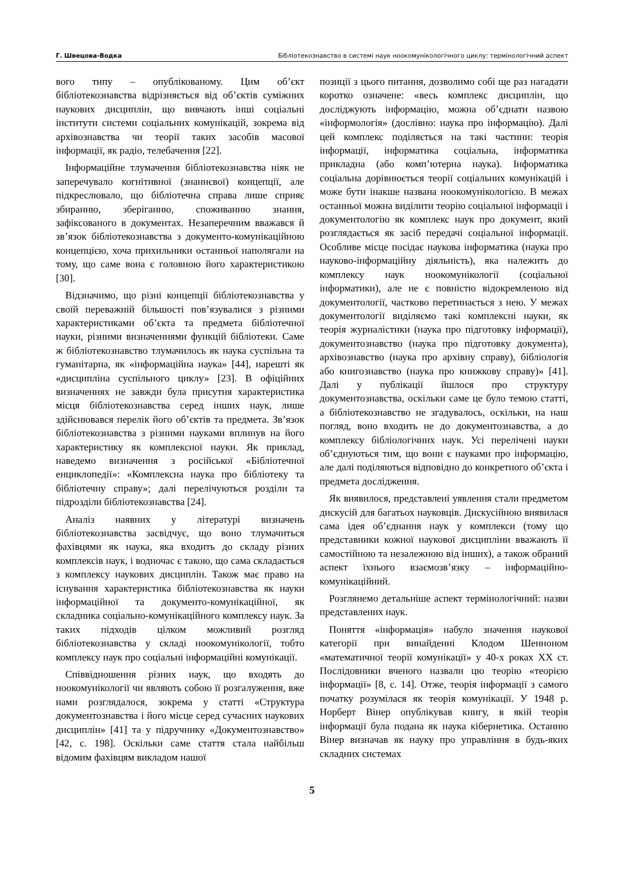Г. Швецова-Водка Бібліотекознавство в системі наук ноокомунікологічного циклу: термінологічний аспект
вого типу – опублікованому. Цим об’єкт бібліотекознавства відрізняється від об’єктів суміжних наукових дисциплін, що вивчають інші соціальні інститути системи соціальних комунікацій, зокрема від архівознавства чи теорії таких засобів масової інформації, як радіо, телебачення [22].
Інформаційне тлумачення бібліотекознавства ніяк не заперечувало когнітивної (знаннєвої) концепції, але підкреслювало, що бібліотечна справа лише сприяє збиранню, зберіганню, споживанню знання, зафіксованого в документах. Незаперечним вважався й зв’язок бібліотекознавства з документо-комунікаційною концепцією, хоча прихильники останньої наполягали на тому, що саме вона є головною його характеристикою [30].
Відзначимо, що різні концепції бібліотекознавства у своїй переважній більшості пов’язувалися з різними характеристиками об’єкта та предмета бібліотечної науки, різними визначеннями функцій бібліотеки. Саме ж бібліотекознавство тлумачилось як наука суспільна та гуманітарна, як «інформаційна наука» [44], нарешті як «дисципліна суспільного циклу» [23]. В офіційних визначеннях не завжди була присутня характеристика місця бібліотекознавства серед інших наук, лише здійснювався перелік його об’єктів та предмета. Зв’язок бібліотекознавства з різними науками вплинув на його характеристику як комплексної науки. Як приклад, наведемо визначення з російської «Бібліотечної енциклопедії»: «Комплексна наука про бібліотеку та бібліотечну справу»; далі перелічуються розділи та підрозділи бібліотекознавства [24].
Аналіз наявних у літературі визначень бібліотекознавства засвідчує, що воно тлумачиться фахівцями як наука, яка входить до складу різних комплексів наук, і водночас є такою, що сама складається з комплексу наукових дисциплін. Також має право на існування характеристика бібліотекознавства як науки інформаційної та документо-комунікаційної, як складника соціально-комунікаційного комплексу наук. За таких підходів цілком можливий розгляд бібліотекознавства у складі ноокомунікології, тобто комплексу наук про соціальні інформаційні комунікації.
Співвідношення різних наук, що входять до ноокомунікології чи являють собою її розгалуження, вже нами розглядалося, зокрема у статті «Структура документознавства і його місце серед сучасних наукових дисциплін» [41] та у підручнику «Документознавство» [42, с. 198]. Оскільки саме стаття стала найбільш відомим фахівцям викладом нашої
позиції з цього питання, дозволимо собі ще раз нагадати коротко означене: «весь комплекс дисциплін, що досліджують інформацію, можна об’єднати назвою «інформологія» (дослівно: наука про інформацію). Далі цей комплекс поділяється на такі частини: теорія інформації, інформатика соціальна, інформатика прикладна (або комп’ютерна наука). Інформатика соціальна дорівнюється теорії соціальних комунікацій і може бути інакше названа ноокомунікологією. В межах останньої можна виділити теорію соціальної інформації і документологію як комплекс наук про документ, який розглядається як засіб передачі соціальної інформації. Особливе місце посідає наукова інформатика (наука про науково-інформаційну діяльність), яка належить до комплексу наук ноокомунікології (соціальної інформатики), але не є повністю відокремленою від документології, частково перетинається з нею. У межах документології виділяємо такі комплексні науки, як теорія журналістики (наука про підготовку інформації), документознавство (наука про підготовку документа), архівознавство (наука про архівну справу), бібліологія або книгознавство (наука про книжкову справу)» [41]. Далі у публікації йшлося про структуру документознавства, оскільки саме це було темою статті, а бібліотекознавство не згадувалось, оскільки, на наш погляд, воно входить не до документознавства, а до комплексу бібліологічних наук. Усі перелічені науки об’єднуються тим, що вони є науками про інформацію, але далі поділяються відповідно до конкретного об’єкта і предмета дослідження.
Як виявилося, представлені уявлення стали предметом дискусій для багатьох науковців. Дискусійною виявилася сама ідея об’єднання наук у комплекси (тому що представники кожної наукової дисципліни вважають її самостійною та незалежною від інших), а також обраний аспект їхнього взаємозв’язку – інформаційно-комунікаційний.
Розглянемо детальніше аспект термінологічний: назви представлених наук.
Поняття «інформація» набуло значення наукової категорії при винайденні Клодом Шенноном «математичної теорії комунікації» у 40-х роках XX ст. Послідовники вченого назвали цю теорію «теорією інформації» [8, с. 14]. Отже, теорія інформації з самого початку розумілася як теорія комунікації. У 1948 р. Норберт Вінер опублікував книгу, в якій теорія інформації була подана як наука кібернетика. Останню Вінер визначав як науку про управління в будь-яких складних системах
5